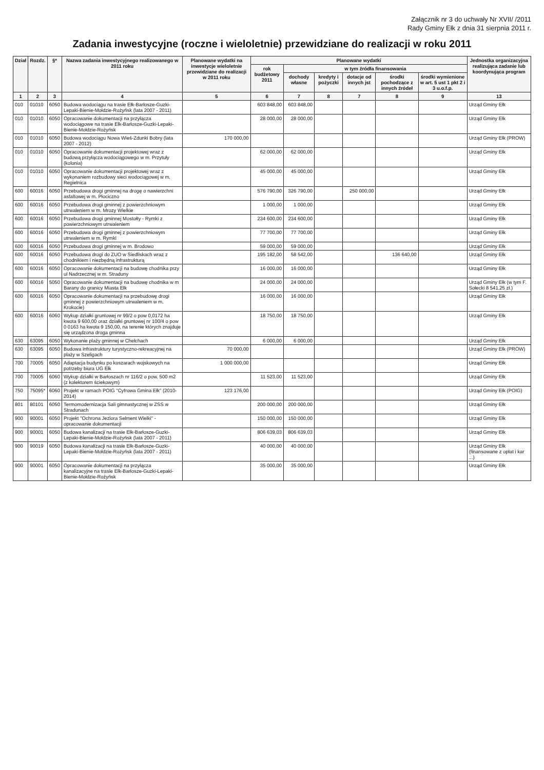Załącznik nr 3 do uchwały Nr XVII/ /2011
Rady Gminy Ełk z dnia 31 sierpnia 2011 r.
Zadania inwestycyjne (roczne i wieloletnie) przewidziane do realizacji w roku 2011
| Dział | Rozdz. | §* | Nazwa zadania inwestycyjnego realizowanego w 2011 roku | Planowane wydatki na inwestycje wieloletnie przewidziane do realizacji w 2011 roku | Planowane wydatki | | | | | | Jednostka organizacyjna realizująca zadanie lub koordynująca program |
| --- | --- | --- | --- | --- | --- | --- | --- | --- | --- | --- | --- |
| | | | | | rok budżetowy 2011 | w tym źródła finansowania | | | | | |
| | | | | | | dochody własne | kredyty i pożyczki | dotacje od innych jst | środki pochodzące z innych źródeł | środki wymienione w art. 5 ust 1 pkt 2 i 3 u.o.f.p. | |
| 1 | 2 | 3 | 4 | 5 | 6 | 7 | 8 | 7 | 8 | 9 | 13 |
| 010 | 01010 | 6050 | Budowa wodociągu na trasie Ełk-Barłosze-Guzki-Lepaki-Bienie-Mołdzie-Rożyńsk (lata 2007 - 2011) | | 603 848,00 | 603 848,00 | | | | | Urząd Gminy Ełk |
| 010 | 01010 | 6050 | Opracowanie dokumentacji na przyłącza wodociągowe na trasie Ełk-Barłosze-Guzki-Lepaki-Bienie-Mołdzie-Rożyńsk | | 28 000,00 | 28 000,00 | | | | | Urząd Gminy Ełk |
| 010 | 01010 | 6050 | Budowa wodociągu Nowa Wieś-Zdunki Bobry (lata 2007 - 2012) | 170 000,00 | | | | | | | Urząd Gminy Ełk (PROW) |
| 010 | 01010 | 6050 | Opracowanie dokumentacji projektowej wraz z budową przyłącza wodociągowego w m. Przytuły (kolonia) | | 62 000,00 | 62 000,00 | | | | | Urząd Gminy Ełk |
| 010 | 01010 | 6050 | Opracowanie dokumentacji projektowej wraz z wykonaniem rozbudowy sieci wodociągowej w m. Regielnica | | 45 000,00 | 45 000,00 | | | | | Urząd Gminy Ełk |
| 600 | 60016 | 6050 | Przebudowa drogi gminnej na drogę o nawierzchni asfaltowej w m. Płociczno | | 576 790,00 | 326 790,00 | | 250 000,00 | | | Urząd Gminy Ełk |
| 600 | 60016 | 6050 | Przebudowa drogi gminnej z powierzchniowym utrwaleniem w m. Mrozy Wielkie | | 1 000,00 | 1 000,00 | | | | | Urząd Gminy Ełk |
| 600 | 60016 | 6050 | Przebudowa drogi gminnej Mostołty - Rymki z powierzchniowym utrwaleniem | | 234 600,00 | 234 600,00 | | | | | Urząd Gminy Ełk |
| 600 | 60016 | 6050 | Przebudowa drogi gminnej z powierzchniowym utrwaleniem w m. Rymki | | 77 700,00 | 77 700,00 | | | | | Urząd Gminy Ełk |
| 600 | 60016 | 6050 | Przebudowa drogi gminnej w m. Brodowo | | 59 000,00 | 59 000,00 | | | | | Urząd Gminy Ełk |
| 600 | 60016 | 6050 | Przebudowa drogi do ZUO w Siedliskach wraz z chodnikiem i niezbędną infrastrukturą | | 195 182,00 | 58 542,00 | | | 136 640,00 | | Urząd Gminy Ełk |
| 600 | 60016 | 6050 | Opracowanie dokumentacji na budowę chodnika przy ul Nadrzecznej w m. Straduny | | 16 000,00 | 16 000,00 | | | | | Urząd Gminy Ełk |
| 600 | 60016 | 5050 | Opracowanie dokumentacji na budowę chodnika w m Barany do granicy Miasta Ełk | | 24 000,00 | 24 000,00 | | | | | Urząd Gminy Ełk (w tym F. Sołecki 8 541,25 zł.) |
| 600 | 60016 | 6050 | Opracowanie dokumentacji na przebudowę drogi gminnej z powierzchniowym utrwaleniem w m. Krokocie) | | 16 000,00 | 16 000,00 | | | | | Urząd Gminy Ełk |
| 600 | 60016 | 6060 | Wykup działki gruntowej nr 99/2 o pow 0,0172 ha kwota 9 600,00 oraz działki gruntowej nr 100/4 o pow 0 0163 ha kwota 9 150,00, na terenie których znajduje się urządzona droga gminna | | 18 750,00 | 18 750,00 | | | | | Urząd Gminy Ełk |
| 630 | 63095 | 6050 | Wykonanie plaży gminnej w Chełchach | | 6 000,00 | 6 000,00 | | | | | Urząd Gminy Ełk |
| 630 | 63095 | 6050 | Budowa infrastruktury turystyczno-rekreacyjnej na plaży w Szeligach | 70 000,00 | | | | | | | Urząd Gminy Ełk (PROW) |
| 700 | 70005 | 6050 | Adaptacja budynku po koszarach wojskowych na potrzeby biura UG Ełk | 1 000 000,00 | | | | | | | Urząd Gminy Ełk |
| 700 | 70005 | 6060 | Wykup działki w Barłoszach nr 116/2 o pow. 500 m2 (z kolektorem ściekowym) | | 11 523,00 | 11 523,00 | | | | | Urząd Gminy Ełk |
| 750 | 75095* | 6060 | Projekt w ramach POIG "Cyfrowa Gmina Ełk" (2010-2014) | 123 176,00 | | | | | | | Urząd Gminy Ełk (POIG) |
| 801 | 80101 | 6050 | Termomodernizacja Sali gimnastycznej w ZSS w Stradunach | | 200 000,00 | 200 000,00 | | | | | Urząd Gminy Ełk |
| 900 | 90001 | 6050 | Projekt "Ochrona Jeziora Selment Wielki" - opracowanie dokumentacji | | 150 000,00 | 150 000,00 | | | | | Urząd Gminy Ełk |
| 900 | 90001 | 6050 | Budowa kanalizacji na trasie Ełk-Barłosze-Guzki-Lepaki-Bienie-Mołdzie-Rożyńsk (lata 2007 - 2011) | | 806 639,03 | 806 639,03 | | | | | Urząd Gminy Ełk |
| 900 | 90019 | 6050 | Budowa kanalizacji na trasie Ełk-Barłosze-Guzki-Lepaki-Bienie-Mołdzie-Rożyńsk (lata 2007 - 2011) | | 40 000,00 | 40 000,00 | | | | | Urząd Gminy Ełk (finansowane z opłat i kar ...) |
| 900 | 90001 | 6050 | Opracowanie dokumentacji na przyłącza kanalizacyjne na trasie Ełk-Barłosze-Guzki-Lepaki-Bienie-Mołdzie-Rożyńsk | | 35 000,00 | 35 000,00 | | | | | Urząd Gminy Ełk |